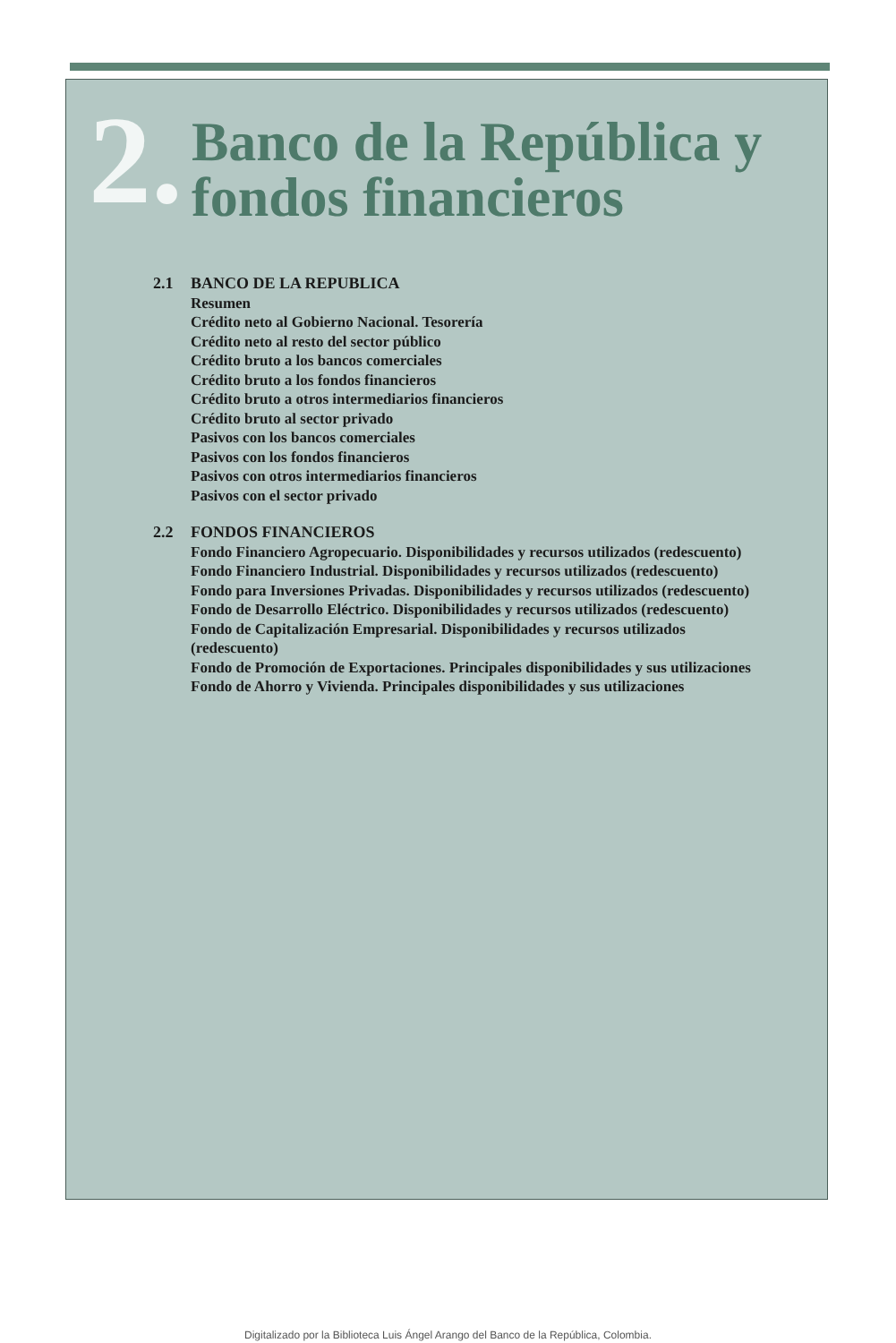2.
Banco de la República y
fondos financieros
2.1 BANCO DE LA REPUBLICA
Resumen
Crédito neto al Gobierno Nacional. Tesorería
Crédito neto al resto del sector público
Crédito bruto a los bancos comerciales
Crédito bruto a los fondos financieros
Crédito bruto a otros intermediarios financieros
Crédito bruto al sector privado
Pasivos con los bancos comerciales
Pasivos con los fondos financieros
Pasivos con otros intermediarios financieros
Pasivos con el sector privado
2.2 FONDOS FINANCIEROS
Fondo Financiero Agropecuario. Disponibilidades y recursos utilizados (redescuento)
Fondo Financiero Industrial. Disponibilidades y recursos utilizados (redescuento)
Fondo para Inversiones Privadas. Disponibilidades y recursos utilizados (redescuento)
Fondo de Desarrollo Eléctrico. Disponibilidades y recursos utilizados (redescuento)
Fondo de Capitalización Empresarial. Disponibilidades y recursos utilizados
(redescuento)
Fondo de Promoción de Exportaciones. Principales disponibilidades y sus utilizaciones
Fondo de Ahorro y Vivienda. Principales disponibilidades y sus utilizaciones
Digitalizado por la Biblioteca Luis Ángel Arango del Banco de la República, Colombia.